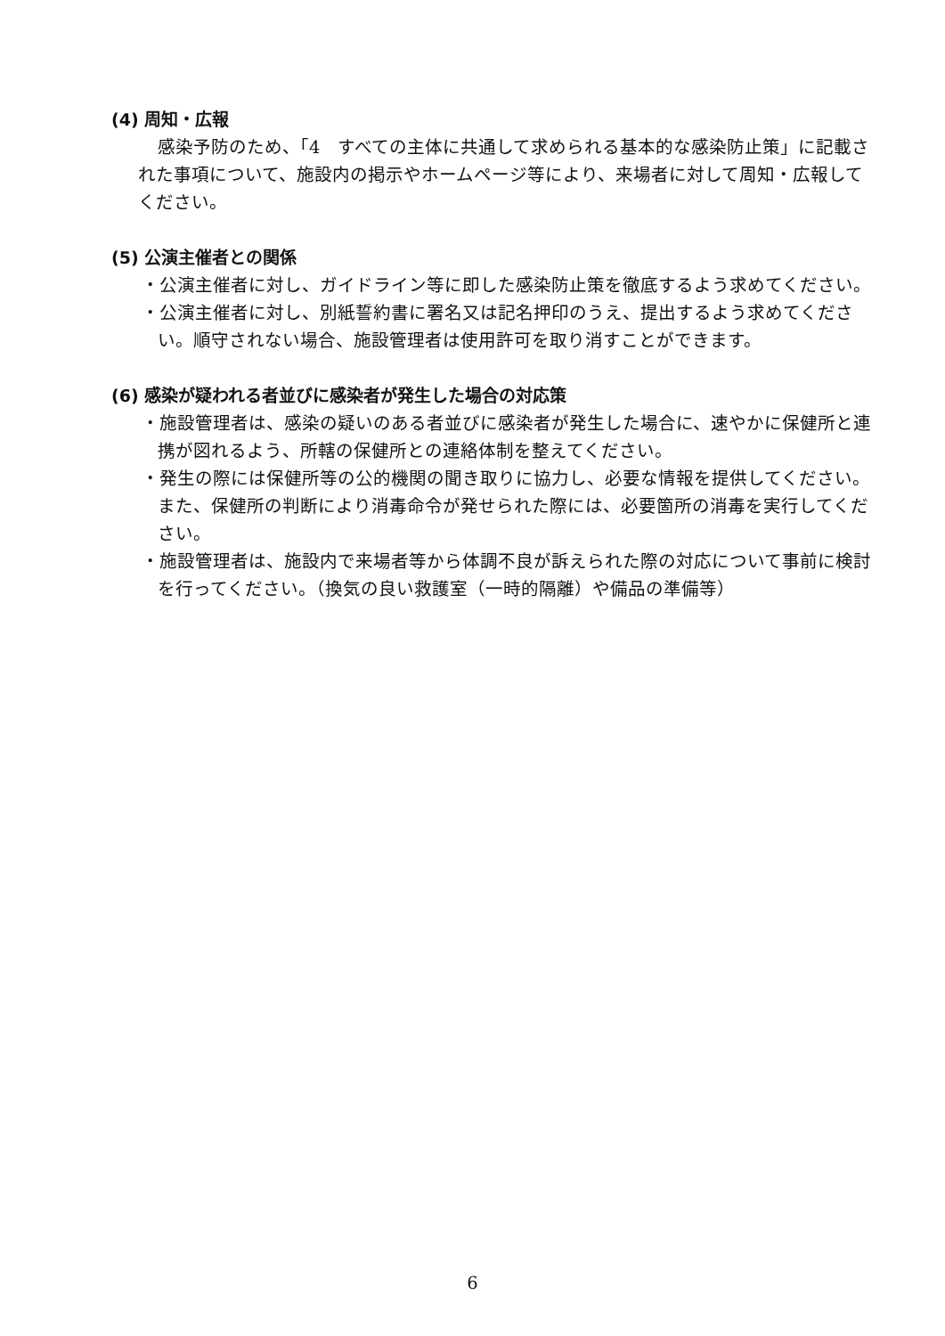(4) 周知・広報
感染予防のため、「4　すべての主体に共通して求められる基本的な感染防止策」に記載された事項について、施設内の掲示やホームページ等により、来場者に対して周知・広報してください。
(5) 公演主催者との関係
・公演主催者に対し、ガイドライン等に即した感染防止策を徹底するよう求めてください。
・公演主催者に対し、別紙誓約書に署名又は記名押印のうえ、提出するよう求めてください。順守されない場合、施設管理者は使用許可を取り消すことができます。
(6) 感染が疑われる者並びに感染者が発生した場合の対応策
・施設管理者は、感染の疑いのある者並びに感染者が発生した場合に、速やかに保健所と連携が図れるよう、所轄の保健所との連絡体制を整えてください。
・発生の際には保健所等の公的機関の聞き取りに協力し、必要な情報を提供してください。また、保健所の判断により消毒命令が発せられた際には、必要箇所の消毒を実行してください。
・施設管理者は、施設内で来場者等から体調不良が訴えられた際の対応について事前に検討を行ってください。（換気の良い救護室（一時的隔離）や備品の準備等）
6